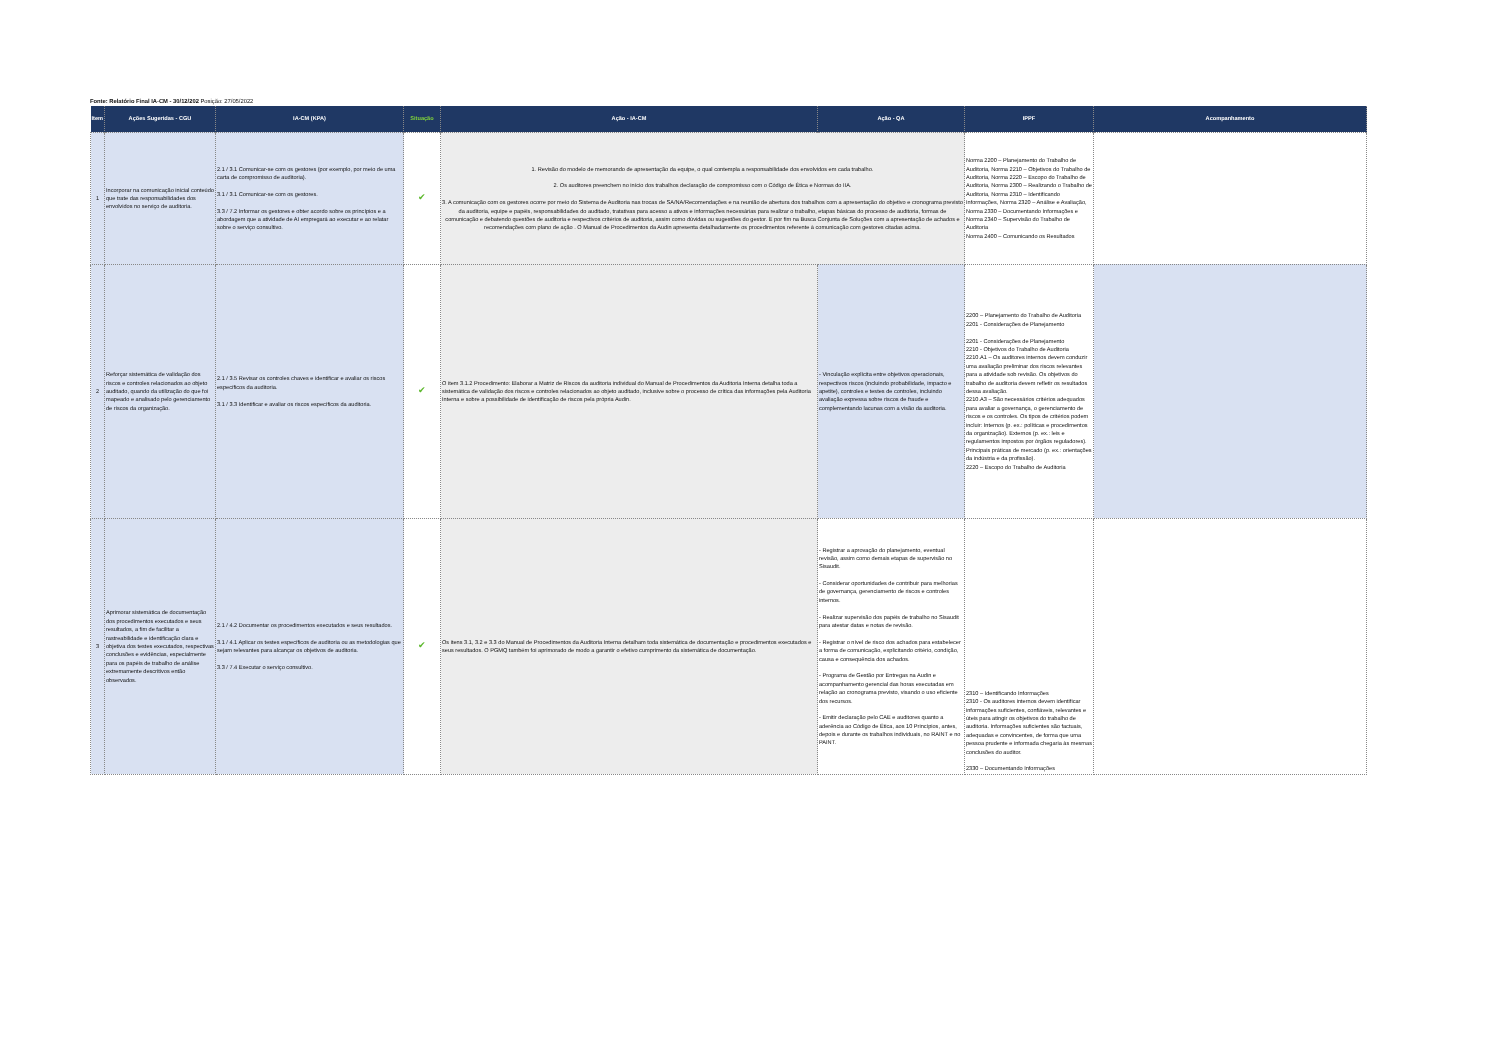Fonte: Relatório Final IA-CM - 30/12/202 Posição: 27/05/2022
| Item | Ações Sugeridas - CGU | IA-CM (KPA) | Situação | Ação - IA-CM | Ação - QA | IPPF | Acompanhamento |
| --- | --- | --- | --- | --- | --- | --- | --- |
| 1 | Incorporar na comunicação inicial conteúdo que trate das responsabilidades dos envolvidos no serviço de auditoria. | 2.1 / 3.1 Comunicar-se com os gestores (por exemplo, por meio de uma carta de compromisso de auditoria). 3.1 / 3.1 Comunicar-se com os gestores. 3.3 / 7.2 Informar os gestores e obter acordo sobre os princípios e a abordagem que a atividade de AI empregará ao executar e ao relatar sobre o serviço consultivo. | ✔ | 1. Revisão do modelo de memorando de apresentação da equipe, o qual contempla a responsabilidade dos envolvidos em cada trabalho. 2. Os auditores preenchem no início dos trabalhos declaração de compromisso com o Código de Ética e Normas do IIA. 3. A comunicação com os gestores ocorre por meio do Sistema de Auditoria nas trocas de SA/NA/Recomendações e na reunião de abertura dos trabalhos com a apresentação do objetivo e cronograma previsto da auditoria, equipe e papéis, responsabilidades do auditado, tratativas para acesso a ativos e informações necessárias para realizar o trabalho, etapas básicas do processo de auditoria, formas de comunicação e debatendo questões de auditoria e respectivos critérios de auditoria, assim como dúvidas ou sugestões do gestor. E por fim na Busca Conjunta de Soluções com a apresentação de achados e recomendações com plano de ação . O Manual de Procedimentos da Audin apresenta detalhadamente os procedimentos referente à comunicação com gestores citadas acima. | | Norma 2200 – Planejamento do Trabalho de Auditoria, Norma 2210 – Objetivos do Trabalho de Auditoria, Norma 2220 – Escopo do Trabalho de Auditoria, Norma 2300 – Realizando o Trabalho de Auditoria, Norma 2310 – Identificando Informações, Norma 2320 – Análise e Avaliação, Norma 2330 – Documentando Informações e Norma 2340 – Supervisão do Trabalho de Auditoria Norma 2400 – Comunicando os Resultados | |
| 2 | Reforçar sistemática de validação dos riscos e controles relacionados ao objeto auditado, quando da utilização do que foi mapeado e analisado pelo gerenciamento de riscos da organização. | 2.1 / 3.5 Revisar os controles chaves e identificar e avaliar os riscos específicos da auditoria. 3.1 / 3.3 Identificar e avaliar os riscos específicos da auditoria. | ✔ | O item 3.1.2 Procedimento: Elaborar a Matriz de Riscos da auditoria individual do Manual de Procedimentos da Auditoria Interna detalha toda a sistemática de validação dos riscos e controles relacionados ao objeto auditado, inclusive sobre o processo de crítica das informações pela Auditoria Interna e sobre a possibilidade de identificação de riscos pela própria Audin. | - Vinculação explícita entre objetivos operacionais, respectivos riscos (incluindo probabilidade, impacto e apetite), controles e testes de controles, incluindo avaliação expressa sobre riscos de fraude e complementando lacunas com a visão da auditoria. | 2200 – Planejamento do Trabalho de Auditoria 2201 - Considerações de Planejamento 2201 - Considerações de Planejamento 2210 - Objetivos do Trabalho de Auditoria 2210.A1 – Os auditores internos devem conduzir uma avaliação preliminar dos riscos relevantes para a atividade sob revisão. Os objetivos do trabalho de auditoria devem refletir os resultados dessa avaliação. 2210.A3 – São necessários critérios adequados para avaliar a governança, o gerenciamento de riscos e os controles. Os tipos de critérios podem incluir: Internos (p. ex.: políticas e procedimentos da organização). Externos (p. ex.: leis e regulamentos impostos por órgãos reguladores). Principais práticas de mercado (p. ex.: orientações da indústria e da profissão). 2220 – Escopo do Trabalho de Auditoria | |
| 3 | Aprimorar sistemática de documentação dos procedimentos executados e seus resultados, a fim de facilitar a rastreabilidade e identificação clara e objetiva dos testes executados, respectivas conclusões e evidências, especialmente para os papéis de trabalho de análise extremamente descritivos então observados. | 2.1 / 4.2 Documentar os procedimentos executados e seus resultados. 3.1 / 4.1 Aplicar os testes específicos de auditoria ou as metodologias que sejam relevantes para alcançar os objetivos de auditoria. 3.3 / 7.4 Executar o serviço consultivo. | ✔ | Os itens 3.1, 3.2 e 3.3 do Manual de Procedimentos da Auditoria Interna detalham toda sistemática de documentação e procedimentos executados e seus resultados. O PGMQ também foi aprimorado de modo a garantir o efetivo cumprimento da sistemática de documentação. | - Registrar a aprovação do planejamento, eventual revisão, assim como demais etapas de supervisão no Sisaudit. - Considerar oportunidades de contribuir para melhorias de governança, gerenciamento de riscos e controles internos. - Realizar supervisão dos papéis de trabalho no Sisaudit para atestar datas e notas de revisão. - Registrar o nível de risco dos achados para estabelecer a forma de comunicação, explicitando critério, condição, causa e consequência dos achados. - Programa de Gestão por Entregas na Audin e acompanhamento gerencial das horas executadas em relação ao cronograma previsto, visando o uso eficiente dos recursos. - Emitir declaração pelo CAE e auditores quanto a aderência ao Código de Ética, aos 10 Princípios, antes, depois e durante os trabalhos individuais, no RAINT e no PAINT. | 2310 – Identificando Informações 2310 - Os auditores internos devem identificar informações suficientes, confiáveis, relevantes e úteis para atingir os objetivos do trabalho de auditoria. Informações suficientes são factuais, adequadas e convincentes, de forma que uma pessoa prudente e informada chegaria às mesmas conclusões do auditor. 2330 – Documentando Informações | |